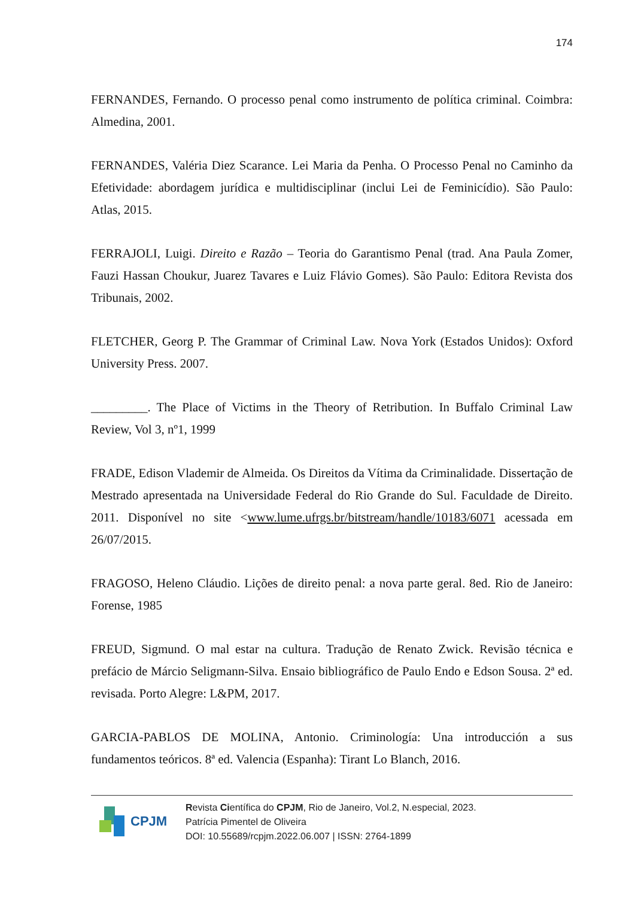174
FERNANDES, Fernando. O processo penal como instrumento de política criminal. Coimbra: Almedina, 2001.
FERNANDES, Valéria Diez Scarance. Lei Maria da Penha. O Processo Penal no Caminho da Efetividade: abordagem jurídica e multidisciplinar (inclui Lei de Feminicídio). São Paulo: Atlas, 2015.
FERRAJOLI, Luigi. Direito e Razão – Teoria do Garantismo Penal (trad. Ana Paula Zomer, Fauzi Hassan Choukur, Juarez Tavares e Luiz Flávio Gomes). São Paulo: Editora Revista dos Tribunais, 2002.
FLETCHER, Georg P. The Grammar of Criminal Law. Nova York (Estados Unidos): Oxford University Press. 2007.
_________. The Place of Victims in the Theory of Retribution. In Buffalo Criminal Law Review, Vol 3, nº1, 1999
FRADE, Edison Vlademir de Almeida. Os Direitos da Vítima da Criminalidade. Dissertação de Mestrado apresentada na Universidade Federal do Rio Grande do Sul. Faculdade de Direito. 2011. Disponível no site <www.lume.ufrgs.br/bitstream/handle/10183/6071 acessada em 26/07/2015.
FRAGOSO, Heleno Cláudio. Lições de direito penal: a nova parte geral. 8ed. Rio de Janeiro: Forense, 1985
FREUD, Sigmund. O mal estar na cultura. Tradução de Renato Zwick. Revisão técnica e prefácio de Márcio Seligmann-Silva. Ensaio bibliográfico de Paulo Endo e Edson Sousa. 2ª ed. revisada. Porto Alegre: L&PM, 2017.
GARCIA-PABLOS DE MOLINA, Antonio. Criminología: Una introducción a sus fundamentos teóricos. 8ª ed. Valencia (Espanha): Tirant Lo Blanch, 2016.
CPJM
Revista Científica do CPJM, Rio de Janeiro, Vol.2, N.especial, 2023.
Patrícia Pimentel de Oliveira
DOI: 10.55689/rcpjm.2022.06.007 | ISSN: 2764-1899